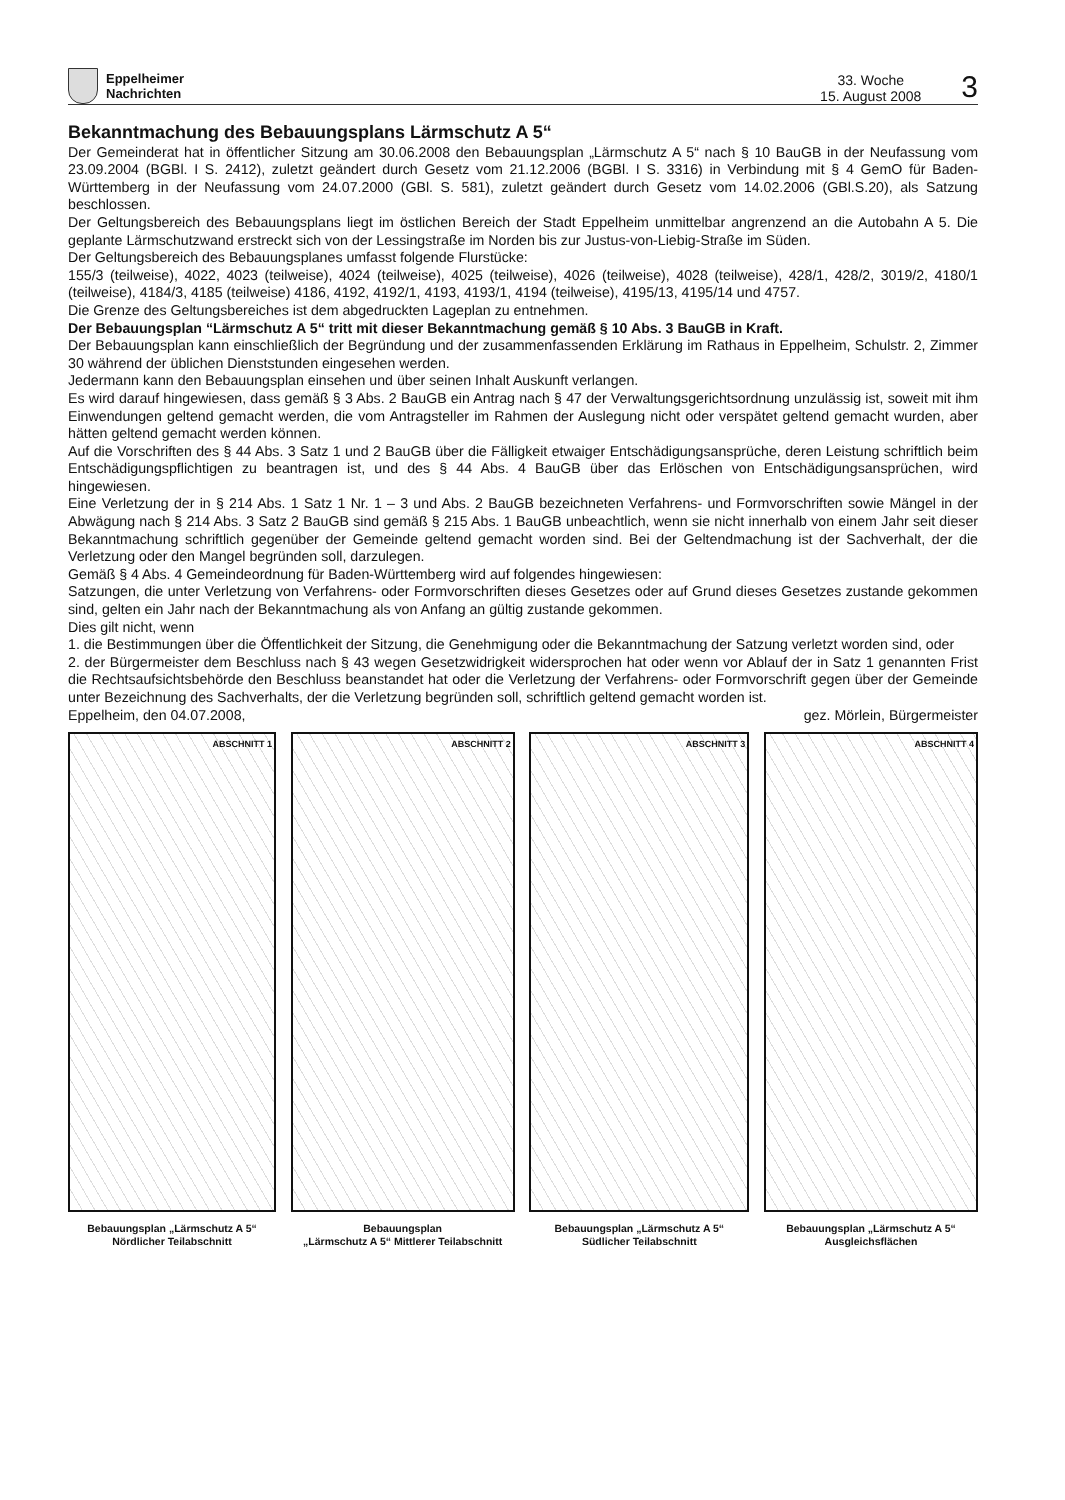Eppelheimer
Nachrichten
33. Woche
15. August 2008
3
Bekanntmachung des Bebauungsplans Lärmschutz A 5“
Der Gemeinderat hat in öffentlicher Sitzung am 30.06.2008 den Bebauungsplan „Lärmschutz A 5“ nach § 10 BauGB in der Neufassung vom 23.09.2004 (BGBl. I S. 2412), zuletzt geändert durch Gesetz vom 21.12.2006 (BGBl. I S. 3316) in Verbindung mit § 4 GemO für Baden-Württemberg in der Neufassung vom 24.07.2000 (GBl. S. 581), zuletzt geändert durch Gesetz vom 14.02.2006 (GBl.S.20), als Satzung beschlossen.
Der Geltungsbereich des Bebauungsplans liegt im östlichen Bereich der Stadt Eppelheim unmittelbar angrenzend an die Autobahn A 5. Die geplante Lärmschutzwand erstreckt sich von der Lessingstraße im Norden bis zur Justus-von-Liebig-Straße im Süden.
Der Geltungsbereich des Bebauungsplanes umfasst folgende Flurstücke:
155/3 (teilweise), 4022, 4023 (teilweise), 4024 (teilweise), 4025 (teilweise), 4026 (teilweise), 4028 (teilweise), 428/1, 428/2, 3019/2, 4180/1 (teilweise), 4184/3, 4185 (teilweise) 4186, 4192, 4192/1, 4193, 4193/1, 4194 (teilweise), 4195/13, 4195/14 und 4757.
Die Grenze des Geltungsbereiches ist dem abgedruckten Lageplan zu entnehmen.
Der Bebauungsplan “Lärmschutz A 5“ tritt mit dieser Bekanntmachung gemäß § 10 Abs. 3 BauGB in Kraft.
Der Bebauungsplan kann einschließlich der Begründung und der zusammenfassenden Erklärung im Rathaus in Eppelheim, Schulstr. 2, Zimmer 30 während der üblichen Dienststunden eingesehen werden.
Jedermann kann den Bebauungsplan einsehen und über seinen Inhalt Auskunft verlangen.
Es wird darauf hingewiesen, dass gemäß § 3 Abs. 2 BauGB ein Antrag nach § 47 der Verwaltungsgerichtsordnung unzulässig ist, soweit mit ihm Einwendungen geltend gemacht werden, die vom Antragsteller im Rahmen der Auslegung nicht oder verspätet geltend gemacht wurden, aber hätten geltend gemacht werden können.
Auf die Vorschriften des § 44 Abs. 3 Satz 1 und 2 BauGB über die Fälligkeit etwaiger Entschädigungsansprüche, deren Leistung schriftlich beim Entschädigungspflichtigen zu beantragen ist, und des § 44 Abs. 4 BauGB über das Erlöschen von Entschädigungsansprüchen, wird hingewiesen.
Eine Verletzung der in § 214 Abs. 1 Satz 1 Nr. 1 – 3 und Abs. 2 BauGB bezeichneten Verfahrens- und Formvorschriften sowie Mängel in der Abwägung nach § 214 Abs. 3 Satz 2 BauGB sind gemäß § 215 Abs. 1 BauGB unbeachtlich, wenn sie nicht innerhalb von einem Jahr seit dieser Bekanntmachung schriftlich gegenüber der Gemeinde geltend gemacht worden sind. Bei der Geltendmachung ist der Sachverhalt, der die Verletzung oder den Mangel begründen soll, darzulegen.
Gemäß § 4 Abs. 4 Gemeindeordnung für Baden-Württemberg wird auf folgendes hingewiesen:
Satzungen, die unter Verletzung von Verfahrens- oder Formvorschriften dieses Gesetzes oder auf Grund dieses Gesetzes zustande gekommen sind, gelten ein Jahr nach der Bekanntmachung als von Anfang an gültig zustande gekommen.
Dies gilt nicht, wenn
1. die Bestimmungen über die Öffentlichkeit der Sitzung, die Genehmigung oder die Bekanntmachung der Satzung verletzt worden sind, oder
2. der Bürgermeister dem Beschluss nach § 43 wegen Gesetzwidrigkeit widersprochen hat oder wenn vor Ablauf der in Satz 1 genannten Frist die Rechtsaufsichtsbehörde den Beschluss beanstandet hat oder die Verletzung der Verfahrens- oder Formvorschrift gegen über der Gemeinde unter Bezeichnung des Sachverhalts, der die Verletzung begründen soll, schriftlich geltend gemacht worden ist.
Eppelheim, den 04.07.2008, gez. Mörlein, Bürgermeister
ABSCHNITT 1
Bebauungsplan „Lärmschutz A 5“
Nördlicher Teilabschnitt
ABSCHNITT 2
Bebauungsplan
„Lärmschutz A 5“ Mittlerer Teilabschnitt
ABSCHNITT 3
Bebauungsplan „Lärmschutz A 5“
Südlicher Teilabschnitt
ABSCHNITT 4
Bebauungsplan „Lärmschutz A 5“
Ausgleichsflächen